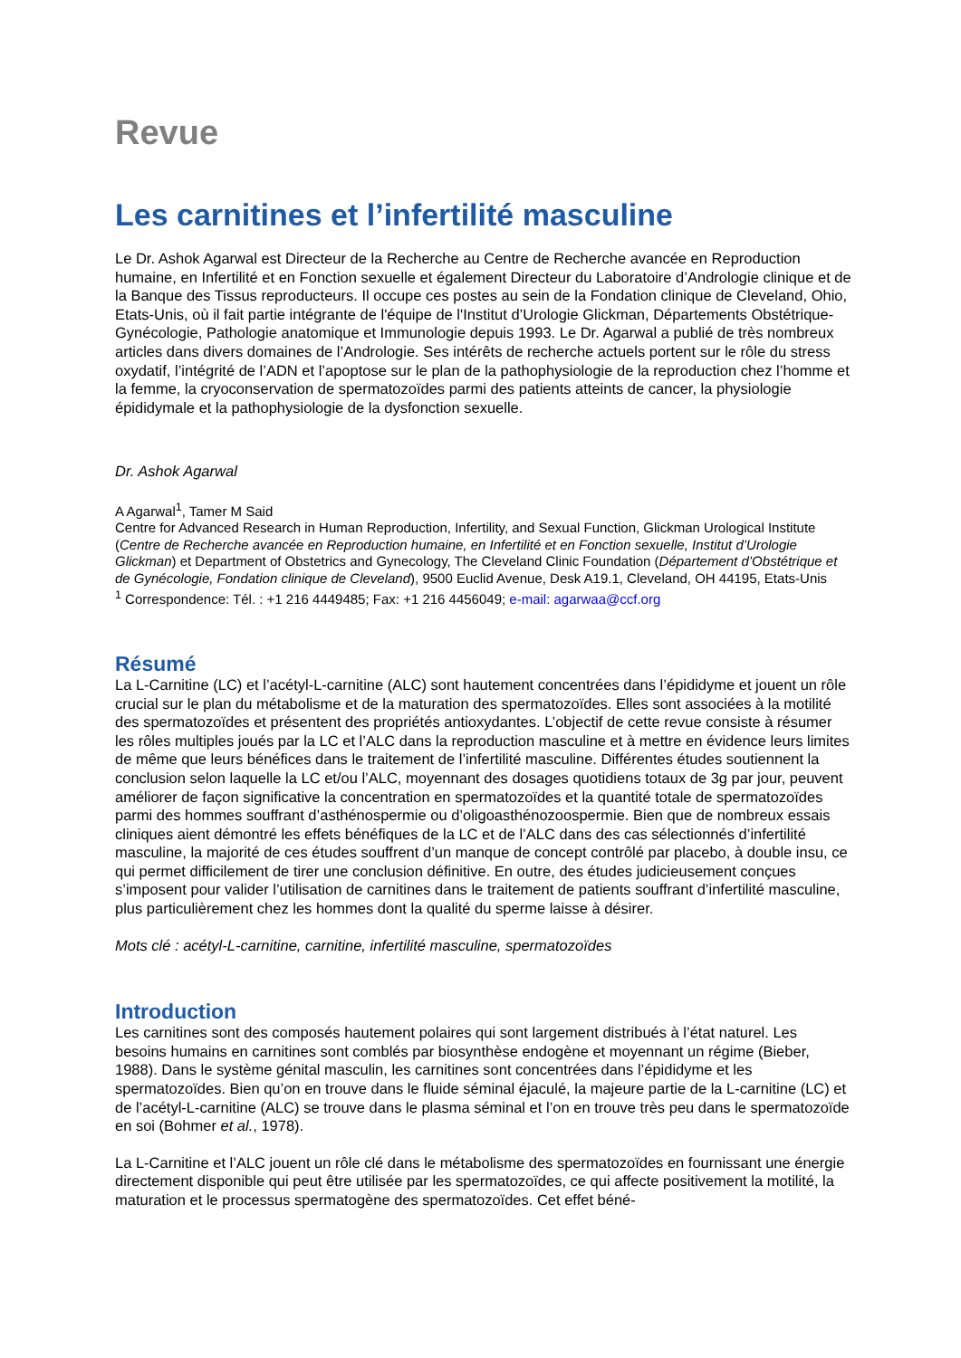Revue
Les carnitines et l’infertilité masculine
Le Dr. Ashok Agarwal est Directeur de la Recherche au Centre de Recherche avancée en Reproduction humaine, en Infertilité et en Fonction sexuelle et également Directeur du Laboratoire d’Andrologie clinique et de la Banque des Tissus reproducteurs. Il occupe ces postes au sein de la Fondation clinique de Cleveland, Ohio, Etats-Unis, où il fait partie intégrante de l'équipe de l'Institut d’Urologie Glickman, Départements Obstétrique-Gynécologie, Pathologie anatomique et Immunologie depuis 1993. Le Dr. Agarwal a publié de très nombreux articles dans divers domaines de l’Andrologie. Ses intérêts de recherche actuels portent sur le rôle du stress oxydatif, l’intégrité de l’ADN et l’apoptose sur le plan de la pathophysiologie de la reproduction chez l’homme et la femme, la cryoconservation de spermatozoïdes parmi des patients atteints de cancer, la physiologie épididymale et la pathophysiologie de la dysfonction sexuelle.
Dr. Ashok Agarwal
A Agarwal<sup>1</sup>, Tamer M Said
Centre for Advanced Research in Human Reproduction, Infertility, and Sexual Function, Glickman Urological Institute (Centre de Recherche avancée en Reproduction humaine, en Infertilité et en Fonction sexuelle, Institut d’Urologie Glickman) et Department of Obstetrics and Gynecology, The Cleveland Clinic Foundation (Département d’Obstétrique et de Gynécologie, Fondation clinique de Cleveland), 9500 Euclid Avenue, Desk A19.1, Cleveland, OH 44195, Etats-Unis
<sup>1</sup> Correspondence: Tél. : +1 216 4449485; Fax: +1 216 4456049; e-mail: agarwaa@ccf.org
Résumé
La L-Carnitine (LC) et l’acétyl-L-carnitine (ALC) sont hautement concentrées dans l’épididyme et jouent un rôle crucial sur le plan du métabolisme et de la maturation des spermatozoïdes. Elles sont associées à la motilité des spermatozoïdes et présentent des propriétés antioxydantes. L’objectif de cette revue consiste à résumer les rôles multiples joués par la LC et l’ALC dans la reproduction masculine et à mettre en évidence leurs limites de même que leurs bénéfices dans le traitement de l’infertilité masculine. Différentes études soutiennent la conclusion selon laquelle la LC et/ou l’ALC, moyennant des dosages quotidiens totaux de 3g par jour, peuvent améliorer de façon significative la concentration en spermatozoïdes et la quantité totale de spermatozoïdes parmi des hommes souffrant d’asthénospermie ou d’oligoasthénozoospermie. Bien que de nombreux essais cliniques aient démontré les effets bénéfiques de la LC et de l’ALC dans des cas sélectionnés d’infertilité masculine, la majorité de ces études souffrent d’un manque de concept contrôlé par placebo, à double insu, ce qui permet difficilement de tirer une conclusion définitive. En outre, des études judicieusement conçues s’imposent pour valider l’utilisation de carnitines dans le traitement de patients souffrant d’infertilité masculine, plus particulièrement chez les hommes dont la qualité du sperme laisse à désirer.
Mots clé : acétyl-L-carnitine, carnitine, infertilité masculine, spermatozoïdes
Introduction
Les carnitines sont des composés hautement polaires qui sont largement distribués à l’état naturel. Les besoins humains en carnitines sont comblés par biosynthèse endogène et moyennant un régime (Bieber, 1988). Dans le système génital masculin, les carnitines sont concentrées dans l’épididyme et les spermatozoïdes. Bien qu’on en trouve dans le fluide séminal éjaculé, la majeure partie de la L-carnitine (LC) et de l’acétyl-L-carnitine (ALC) se trouve dans le plasma séminal et l’on en trouve très peu dans le spermatozoïde en soi (Bohmer et al., 1978).
La L-Carnitine et l’ALC jouent un rôle clé dans le métabolisme des spermatozoïdes en fournissant une énergie directement disponible qui peut être utilisée par les spermatozoïdes, ce qui affecte positivement la motilité, la maturation et le processus spermatogène des spermatozoïdes. Cet effet béné-